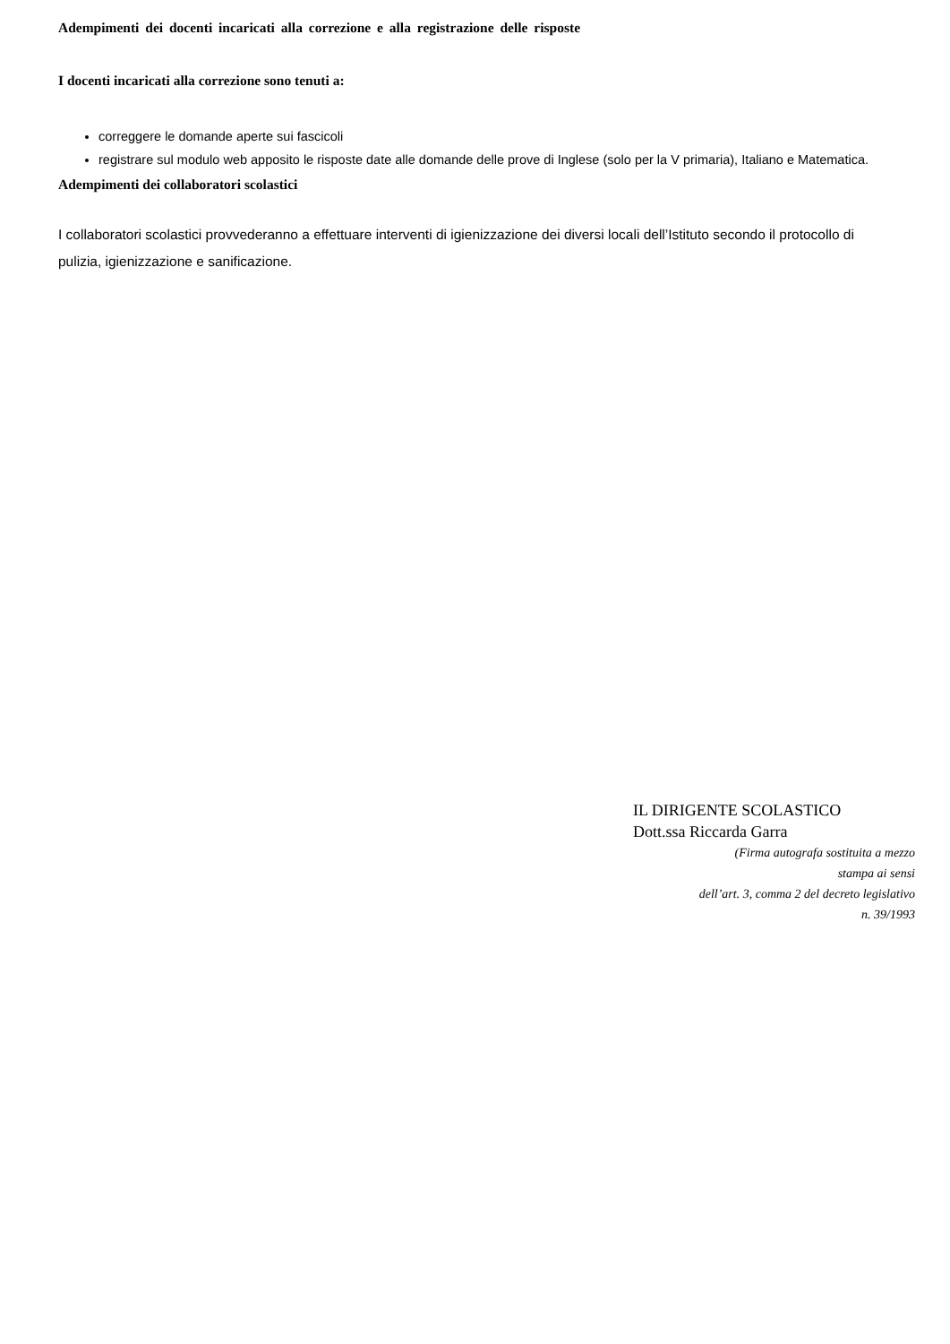Adempimenti dei docenti incaricati alla correzione e alla registrazione delle risposte
I docenti incaricati alla correzione sono tenuti a:
correggere le domande aperte sui fascicoli
registrare sul modulo web apposito le risposte date alle domande delle prove di Inglese (solo per la V primaria), Italiano e Matematica.
Adempimenti dei collaboratori scolastici
I collaboratori scolastici provvederanno a effettuare interventi di igienizzazione dei diversi locali dell’Istituto secondo il protocollo di pulizia, igienizzazione e sanificazione.
IL DIRIGENTE SCOLASTICO
Dott.ssa Riccarda Garra
(Firma autografa sostituita a mezzo
stampa ai sensi
dell’art. 3, comma 2 del decreto legislativo
n. 39/1993